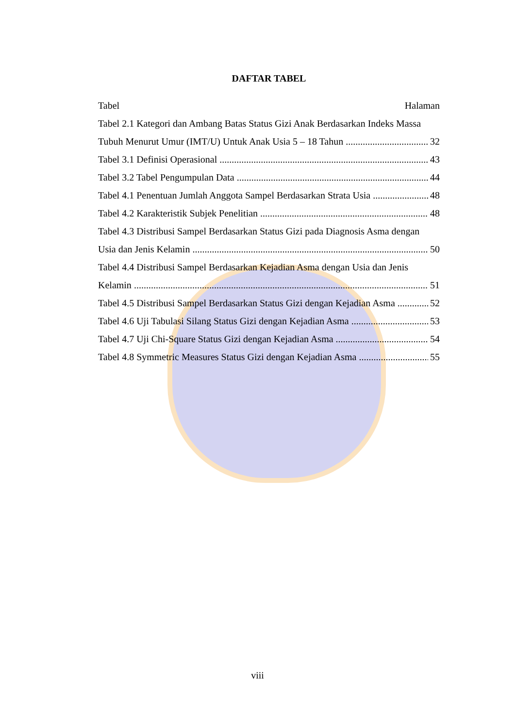DAFTAR TABEL
Tabel Halaman
Tabel 2.1 Kategori dan Ambang Batas Status Gizi Anak Berdasarkan Indeks Massa
Tubuh Menurut Umur (IMT/U) Untuk Anak Usia 5 – 18 Tahun 32
Tabel 3.1 Definisi Operasional 43
Tabel 3.2 Tabel Pengumpulan Data 44
Tabel 4.1 Penentuan Jumlah Anggota Sampel Berdasarkan Strata Usia 48
Tabel 4.2 Karakteristik Subjek Penelitian 48
Tabel 4.3 Distribusi Sampel Berdasarkan Status Gizi pada Diagnosis Asma dengan
Usia dan Jenis Kelamin 50
Tabel 4.4 Distribusi Sampel Berdasarkan Kejadian Asma dengan Usia dan Jenis
Kelamin 51
Tabel 4.5 Distribusi Sampel Berdasarkan Status Gizi dengan Kejadian Asma 52
Tabel 4.6 Uji Tabulasi Silang Status Gizi dengan Kejadian Asma 53
Tabel 4.7 Uji Chi-Square Status Gizi dengan Kejadian Asma 54
Tabel 4.8 Symmetric Measures Status Gizi dengan Kejadian Asma 55
viii